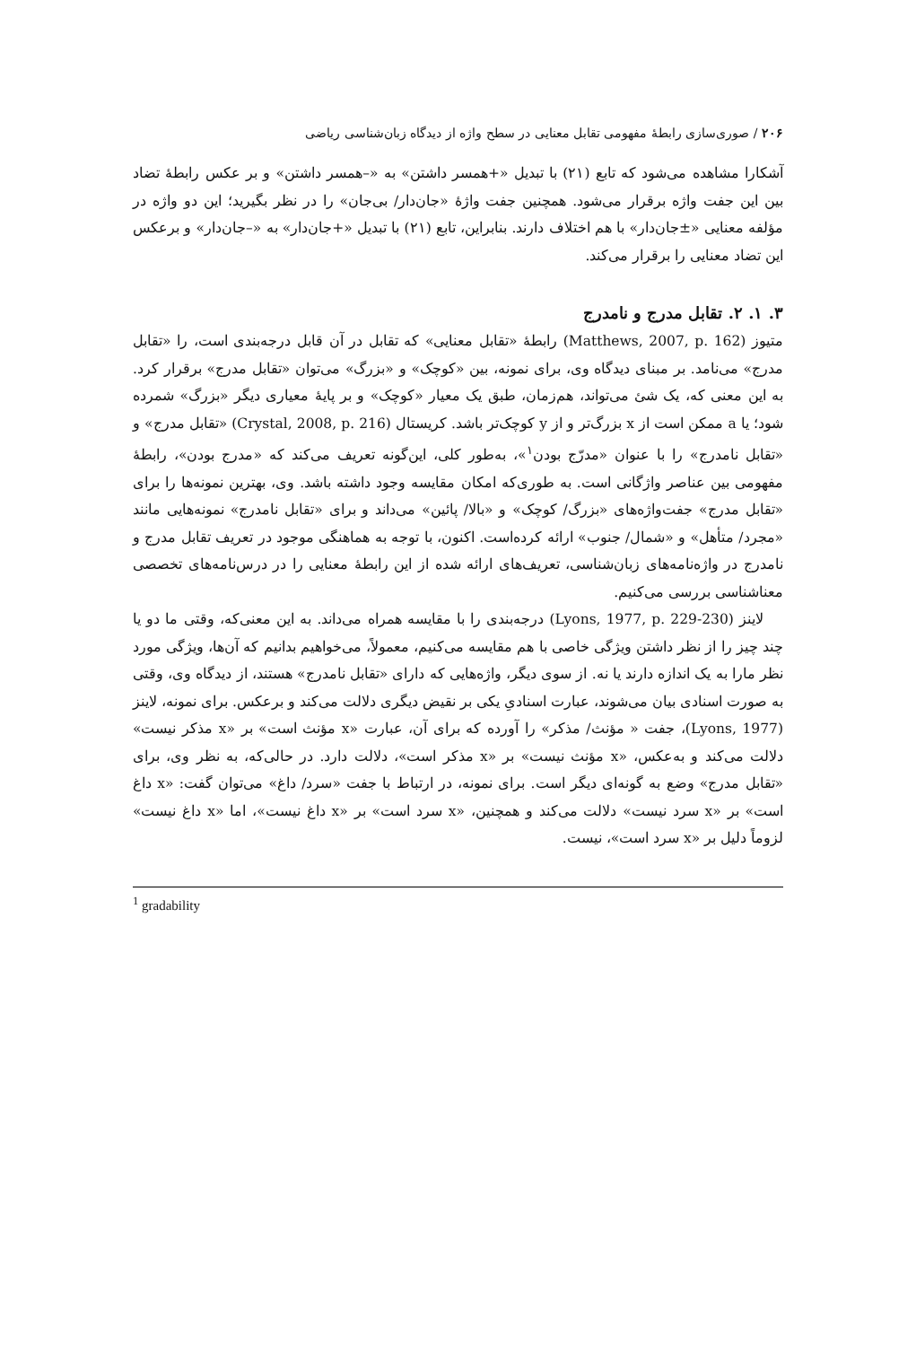۲۰۶ / صوری‌سازی رابطهٔ مفهومی تقابل معنایی در سطح واژه از دیدگاه زبان‌شناسی ریاضی
آشکارا مشاهده می‌شود که تابع (۲۱) با تبدیل «+همسر داشتن» به «–همسر داشتن» و بر عکس رابطهٔ تضاد بین این جفت واژه برقرار می‌شود. همچنین جفت واژهٔ «جان‌دار/ بی‌جان» را در نظر بگیرید؛ این دو واژه در مؤلفه معنایی «±جان‌دار» با هم اختلاف دارند. بنابراین، تابع (۲۱) با تبدیل «+جان‌دار» به «–جان‌دار» و برعکس این تضاد معنایی را برقرار می‌کند.
۳. ۱. ۲. تقابل مدرج و نامدرج
متیوز (Matthews, 2007, p. 162) رابطهٔ «تقابل معنایی» که تقابل در آن قابل درجه‌بندی است، را «تقابل مدرج» می‌نامد. بر مبنای دیدگاه وی، برای نمونه، بین «کوچک» و «بزرگ» می‌توان «تقابل مدرج» برقرار کرد. به این معنی که، یک شئ می‌تواند، هم‌زمان، طبق یک معیار «کوچک» و بر پایهٔ معیاری دیگر «بزرگ» شمرده شود؛ یا a ممکن است از x بزرگ‌تر و از y کوچک‌تر باشد. کریستال (Crystal, 2008, p. 216) «تقابل مدرج» و «تقابل نامدرج» را با عنوان «مدرّج بودن<sup>۱</sup>»، به‌طور کلی، این‌گونه تعریف می‌کند که «مدرج بودن»، رابطهٔ مفهومی بین عناصر واژگانی است. به طوری‌که امکان مقایسه وجود داشته باشد. وی، بهترین نمونه‌ها را برای «تقابل مدرج» جفت‌واژه‌های «بزرگ/ کوچک» و «بالا/ پائین» می‌داند و برای «تقابل نامدرج» نمونه‌هایی مانند «مجرد/ متأهل» و «شمال/ جنوب» ارائه کرده‌است. اکنون، با توجه به هماهنگی موجود در تعریف تقابل مدرج و نامدرج در واژه‌نامه‌های زبان‌شناسی، تعریف‌های ارائه شده از این رابطهٔ معنایی را در درس‌نامه‌های تخصصی معناشناسی بررسی می‌کنیم.
لاینز (Lyons, 1977, p. 229-230) درجه‌بندی را با مقایسه همراه می‌داند. به این معنی‌که، وقتی ما دو یا چند چیز را از نظر داشتن ویژگی خاصی با هم مقایسه می‌کنیم، معمولاً، می‌خواهیم بدانیم که آن‌ها، ویژگی مورد نظر مارا به یک اندازه دارند یا نه. از سوی دیگر، واژه‌هایی که دارای «تقابل نامدرج» هستند، از دیدگاه وی، وقتی به صورت اسنادی بیان می‌شوند، عبارت اسنادیِ یکی بر نقیض دیگری دلالت می‌کند و برعکس. برای نمونه، لاینز (Lyons, 1977)، جفت « مؤنث/ مذکر» را آورده که برای آن، عبارت «x مؤنث است» بر «x مذکر نیست» دلالت می‌کند و به‌عکس، «x مؤنث نیست» بر «x مذکر است»، دلالت دارد. در حالی‌که، به نظر وی، برای «تقابل مدرج» وضع به گونه‌ای دیگر است. برای نمونه، در ارتباط با جفت «سرد/ داغ» می‌توان گفت: «x داغ است» بر «x سرد نیست» دلالت می‌کند و همچنین، «x سرد است» بر «x داغ نیست»، اما «x داغ نیست» لزوماً دلیل بر «x سرد است»، نیست.
<sup>1</sup> gradability